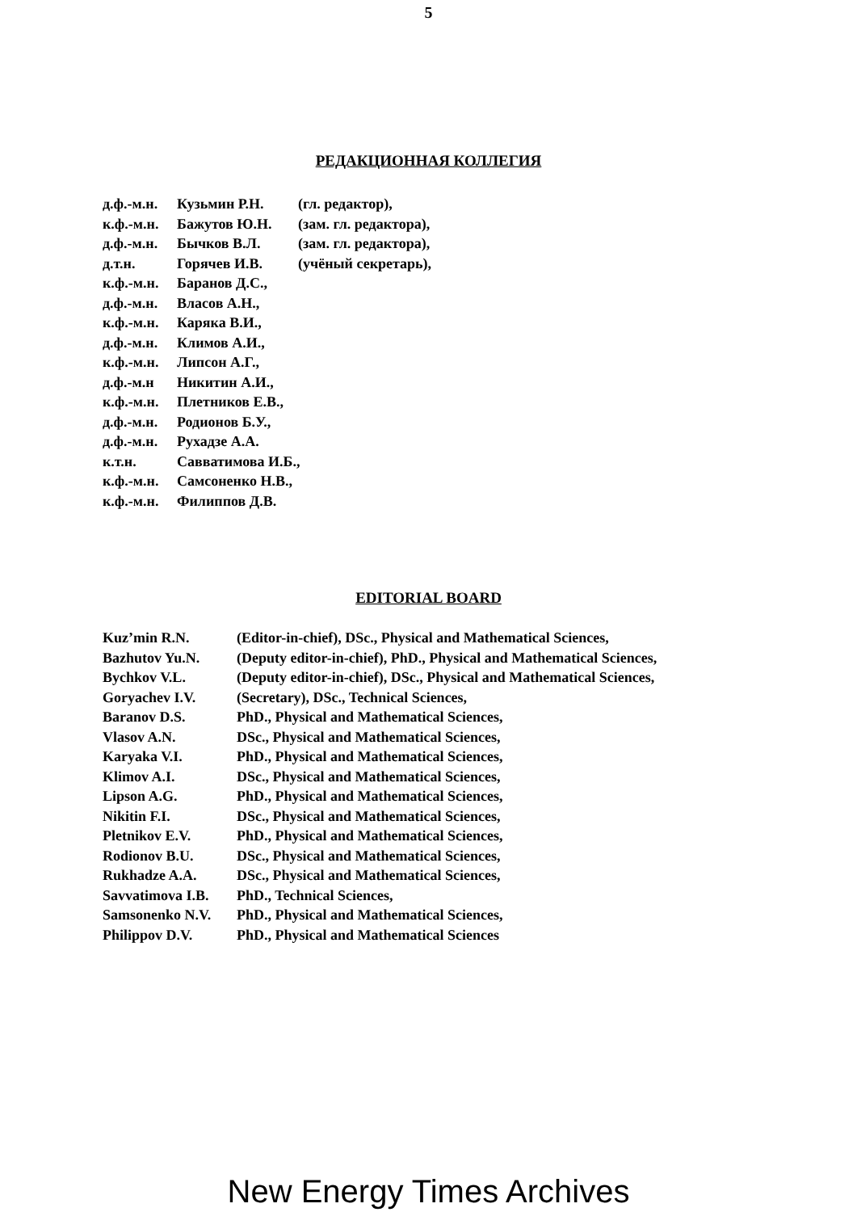5
РЕДАКЦИОННАЯ КОЛЛЕГИЯ
| д.ф.-м.н. | Кузьмин Р.Н. | (гл. редактор), |
| к.ф.-м.н. | Бажутов Ю.Н. | (зам. гл. редактора), |
| д.ф.-м.н. | Бычков В.Л. | (зам. гл. редактора), |
| д.т.н. | Горячев И.В. | (учёный секретарь), |
| к.ф.-м.н. | Баранов Д.С., | |
| д.ф.-м.н. | Власов А.Н., | |
| к.ф.-м.н. | Каряка В.И., | |
| д.ф.-м.н. | Климов А.И., | |
| к.ф.-м.н. | Липсон А.Г., | |
| д.ф.-м.н | Никитин А.И., | |
| к.ф.-м.н. | Плетников Е.В., | |
| д.ф.-м.н. | Родионов Б.У., | |
| д.ф.-м.н. | Рухадзе А.А. | |
| к.т.н. | Савватимова И.Б., | |
| к.ф.-м.н. | Самсоненко Н.В., | |
| к.ф.-м.н. | Филиппов Д.В. | |
EDITORIAL BOARD
| Kuz’min R.N. | (Editor-in-chief), DSc., Physical and Mathematical Sciences, |
| Bazhutov Yu.N. | (Deputy editor-in-chief), PhD., Physical and Mathematical Sciences, |
| Bychkov V.L. | (Deputy editor-in-chief), DSc., Physical and Mathematical Sciences, |
| Goryachev I.V. | (Secretary), DSc., Technical Sciences, |
| Baranov D.S. | PhD., Physical and Mathematical Sciences, |
| Vlasov A.N. | DSc., Physical and Mathematical Sciences, |
| Karyaka V.I. | PhD., Physical and Mathematical Sciences, |
| Klimov A.I. | DSc., Physical and Mathematical Sciences, |
| Lipson A.G. | PhD., Physical and Mathematical Sciences, |
| Nikitin F.I. | DSc., Physical and Mathematical Sciences, |
| Pletnikov E.V. | PhD., Physical and Mathematical Sciences, |
| Rodionov B.U. | DSc., Physical and Mathematical Sciences, |
| Rukhadze A.A. | DSc., Physical and Mathematical Sciences, |
| Savvatimova I.B. | PhD., Technical Sciences, |
| Samsonenko N.V. | PhD., Physical and Mathematical Sciences, |
| Philippov D.V. | PhD., Physical and Mathematical Sciences |
New Energy Times Archives